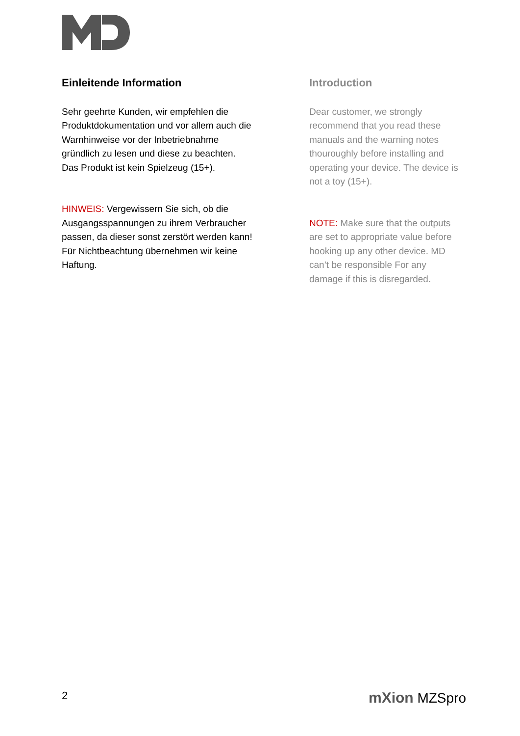Einleitende Information
Sehr geehrte Kunden, wir empfehlen die Produktdokumentation und vor allem auch die Warnhinweise vor der Inbetriebnahme gründlich zu lesen und diese zu beachten. Das Produkt ist kein Spielzeug (15+).
HINWEIS: Vergewissern Sie sich, ob die Ausgangsspannungen zu ihrem Verbraucher passen, da dieser sonst zerstört werden kann! Für Nichtbeachtung übernehmen wir keine Haftung.
Introduction
Dear customer, we strongly recommend that you read these manuals and the warning notes thouroughly before installing and operating your device. The device is not a toy (15+).
NOTE: Make sure that the outputs are set to appropriate value before hooking up any other device. MD can’t be responsible For any damage if this is disregarded.
2 mXion MZSpro